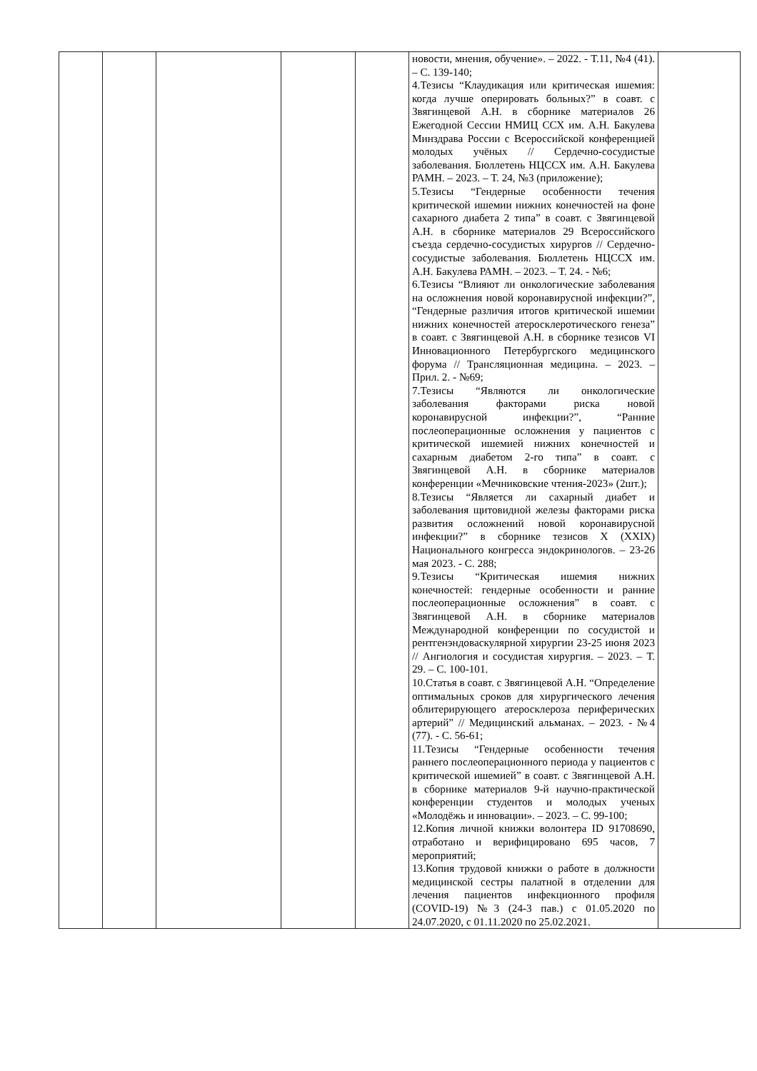| | | | | | новости, мнения, обучение». – 2022. - Т.11, №4 (41). – С. 139-140; 4.Тезисы “Клаудикация или критическая ишемия: когда лучше оперировать больных?” в соавт. с Звягинцевой А.Н. в сборнике материалов 26 Ежегодной Сессии НМИЦ ССХ им. А.Н. Бакулева Минздрава России с Всероссийской конференцией молодых учёных // Сердечно-сосудистые заболевания. Бюллетень НЦССХ им. А.Н. Бакулева РАМН. – 2023. – Т. 24, №3 (приложение); 5.Тезисы “Гендерные особенности течения критической ишемии нижних конечностей на фоне сахарного диабета 2 типа” в соавт. с Звягинцевой А.Н. в сборнике материалов 29 Всероссийского съезда сердечно-сосудистых хирургов // Сердечно-сосудистые заболевания. Бюллетень НЦССХ им. А.Н. Бакулева РАМН. – 2023. – Т. 24. - №6; 6.Тезисы “Влияют ли онкологические заболевания на осложнения новой коронавирусной инфекции?”, “Гендерные различия итогов критической ишемии нижних конечностей атеросклеротического генеза” в соавт. с Звягинцевой А.Н. в сборнике тезисов VI Инновационного Петербургского медицинского форума // Трансляционная медицина. – 2023. – Прил. 2. - №69; 7.Тезисы “Являются ли онкологические заболевания факторами риска новой коронавирусной инфекции?”, “Ранние послеоперационные осложнения у пациентов с критической ишемией нижних конечностей и сахарным диабетом 2-го типа” в соавт. с Звягинцевой А.Н. в сборнике материалов конференции «Мечниковские чтения-2023» (2шт.); 8.Тезисы “Является ли сахарный диабет и заболевания щитовидной железы факторами риска развития осложнений новой коронавирусной инфекции?” в сборнике тезисов X (XXIX) Национального конгресса эндокринологов. – 23-26 мая 2023. - С. 288; 9.Тезисы “Критическая ишемия нижних конечностей: гендерные особенности и ранние послеоперационные осложнения” в соавт. с Звягинцевой А.Н. в сборнике материалов Международной конференции по сосудистой и рентгенэндоваскулярной хирургии 23-25 июня 2023 // Ангиология и сосудистая хирургия. – 2023. – Т. 29. – С. 100-101. 10.Статья в соавт. с Звягинцевой А.Н. “Определение оптимальных сроков для хирургического лечения облитерирующего атеросклероза периферических артерий” // Медицинский альманах. – 2023. - №4 (77). - С. 56-61; 11.Тезисы “Гендерные особенности течения раннего послеоперационного периода у пациентов с критической ишемией” в соавт. с Звягинцевой А.Н. в сборнике материалов 9-й научно-практической конференции студентов и молодых ученых «Молодёжь и инновации». – 2023. – С. 99-100; 12.Копия личной книжки волонтера ID 91708690, отработано и верифицировано 695 часов, 7 мероприятий; 13.Копия трудовой книжки о работе в должности медицинской сестры палатной в отделении для лечения пациентов инфекционного профиля (COVID-19) №3 (24-3 пав.) с 01.05.2020 по 24.07.2020, с 01.11.2020 по 25.02.2021. | |